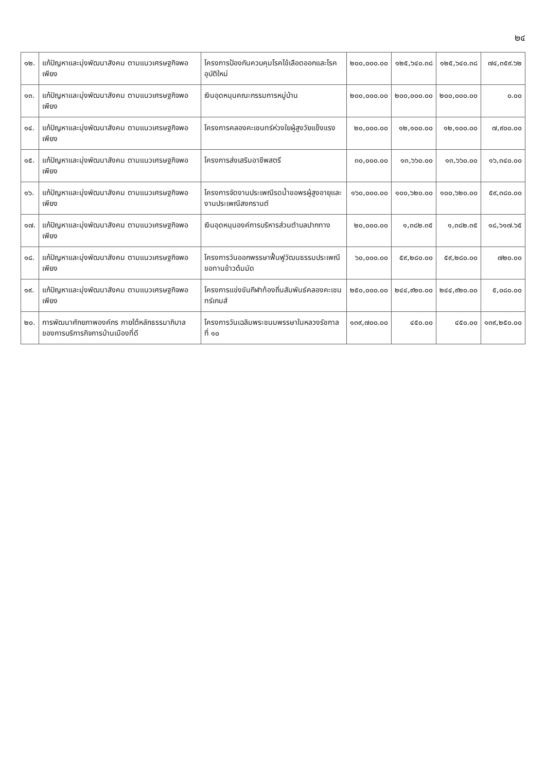๒๔
| ๑๒. | แก้ปัญหาและมุ่งพัฒนาสังคม ตามแนวเศรษฐกิจพอเพียง | โครงการป้องกันควบคุมโรคไข้เลือดออกและโรคอุบัติใหม่ | ๒๐๐,๐๐๐.๐๐ | ๑๒๕,๖๔๐.๓๘ | ๑๒๕,๖๔๐.๓๘ | ๗๔,๓๕๙.๖๒ |
| ๑๓. | แก้ปัญหาและมุ่งพัฒนาสังคม ตามแนวเศรษฐกิจพอเพียง | เงินอุดหนุนคณะกรรมการหมู่บ้าน | ๒๐๐,๐๐๐.๐๐ | ๒๐๐,๐๐๐.๐๐ | ๒๐๐,๐๐๐.๐๐ | ๐.๐๐ |
| ๑๔. | แก้ปัญหาและมุ่งพัฒนาสังคม ตามแนวเศรษฐกิจพอเพียง | โครงการคลองคะเชนทร์ห่วงใยผู้สูงวัยแข็งแรง | ๒๐,๐๐๐.๐๐ | ๑๒,๑๐๐.๐๐ | ๑๒,๑๐๐.๐๐ | ๗,๙๐๐.๐๐ |
| ๑๕. | แก้ปัญหาและมุ่งพัฒนาสังคม ตามแนวเศรษฐกิจพอเพียง | โครงการส่งเสริมอาชีพสตรี | ๓๐,๐๐๐.๐๐ | ๑๓,๖๖๐.๐๐ | ๑๓,๖๖๐.๐๐ | ๑๖,๓๔๐.๐๐ |
| ๑๖. | แก้ปัญหาและมุ่งพัฒนาสังคม ตามแนวเศรษฐกิจพอเพียง | โครงการจัดงานประเพณีรดน้ำขอพรผู้สูงอายุและงานประเพณีสงกรานต์ | ๑๖๐,๐๐๐.๐๐ | ๑๐๐,๖๒๐.๐๐ | ๑๐๐,๖๒๐.๐๐ | ๕๙,๓๘๐.๐๐ |
| ๑๗. | แก้ปัญหาและมุ่งพัฒนาสังคม ตามแนวเศรษฐกิจพอเพียง | เงินอุดหนุนองค์การบริหารส่วนตำบลปากทาง | ๒๐,๐๐๐.๐๐ | ๑,๓๘๒.๓๕ | ๑,๓๘๒.๓๕ | ๑๘,๖๑๗.๖๕ |
| ๑๘. | แก้ปัญหาและมุ่งพัฒนาสังคม ตามแนวเศรษฐกิจพอเพียง | โครงการวันออกพรรษาฟื้นฟูวัฒนธรรมประเพณีขอทานข้าวต้มมัด | ๖๐,๐๐๐.๐๐ | ๕๙,๒๘๐.๐๐ | ๕๙,๒๘๐.๐๐ | ๗๒๐.๐๐ |
| ๑๙. | แก้ปัญหาและมุ่งพัฒนาสังคม ตามแนวเศรษฐกิจพอเพียง | โครงการแข่งขันกีฬาท้องถิ่นสัมพันธ์คลองคะเชนทร์เกมส์ | ๒๕๐,๐๐๐.๐๐ | ๒๔๔,๙๒๐.๐๐ | ๒๔๔,๙๒๐.๐๐ | ๕,๐๘๐.๐๐ |
| ๒๐. | การพัฒนาศักยภาพองค์กร ภายใต้หลักธรรมาภิบาลของการบริการกิจการบ้านเมืองที่ดี | โครงการวันเฉลิมพระชนมพรรษาในหลวงรัชกาลที่ ๑๐ | ๑๓๙,๗๐๐.๐๐ | ๔๕๐.๐๐ | ๔๕๐.๐๐ | ๑๓๙,๒๕๐.๐๐ |